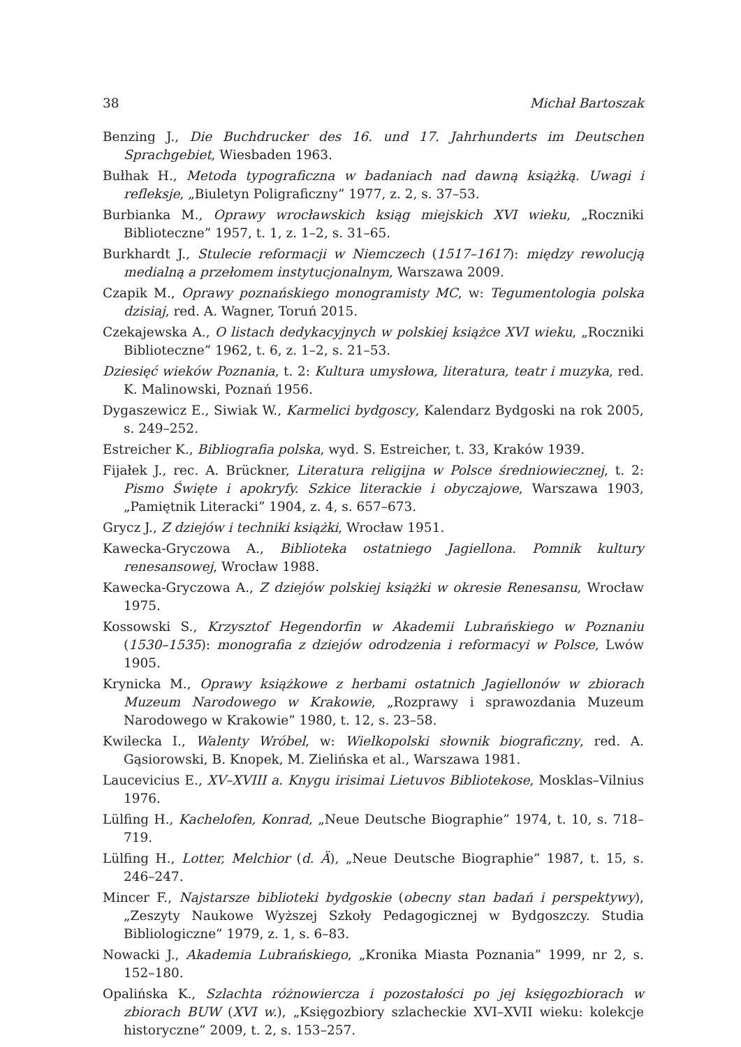38 Michał Bartoszak
Benzing J., Die Buchdrucker des 16. und 17. Jahrhunderts im Deutschen Sprachgebiet, Wiesbaden 1963.
Bułhak H., Metoda typograficzna w badaniach nad dawną książką. Uwagi i refleksje, „Biuletyn Poligraficzny” 1977, z. 2, s. 37–53.
Burbianka M., Oprawy wrocławskich ksiąg miejskich XVI wieku, „Roczniki Biblioteczne” 1957, t. 1, z. 1–2, s. 31–65.
Burkhardt J., Stulecie reformacji w Niemczech (1517–1617): między rewolucją medialną a przełomem instytucjonalnym, Warszawa 2009.
Czapik M., Oprawy poznańskiego monogramisty MC, w: Tegumentologia polska dzisiaj, red. A. Wagner, Toruń 2015.
Czekajewska A., O listach dedykacyjnych w polskiej książce XVI wieku, „Roczniki Biblioteczne” 1962, t. 6, z. 1–2, s. 21–53.
Dziesięć wieków Poznania, t. 2: Kultura umysłowa, literatura, teatr i muzyka, red. K. Malinowski, Poznań 1956.
Dygaszewicz E., Siwiak W., Karmelici bydgoscy, Kalendarz Bydgoski na rok 2005, s. 249–252.
Estreicher K., Bibliografia polska, wyd. S. Estreicher, t. 33, Kraków 1939.
Fijałek J., rec. A. Brückner, Literatura religijna w Polsce średniowiecznej, t. 2: Pismo Święte i apokryfy. Szkice literackie i obyczajowe, Warszawa 1903, „Pamiętnik Literacki” 1904, z. 4, s. 657–673.
Grycz J., Z dziejów i techniki książki, Wrocław 1951.
Kawecka-Gryczowa A., Biblioteka ostatniego Jagiellona. Pomnik kultury renesansowej, Wrocław 1988.
Kawecka-Gryczowa A., Z dziejów polskiej książki w okresie Renesansu, Wrocław 1975.
Kossowski S., Krzysztof Hegendorfin w Akademii Lubrańskiego w Poznaniu (1530–1535): monografia z dziejów odrodzenia i reformacyi w Polsce, Lwów 1905.
Krynicka M., Oprawy książkowe z herbami ostatnich Jagiellonów w zbiorach Muzeum Narodowego w Krakowie, „Rozprawy i sprawozdania Muzeum Narodowego w Krakowie” 1980, t. 12, s. 23–58.
Kwilecka I., Walenty Wróbel, w: Wielkopolski słownik biograficzny, red. A. Gąsiorowski, B. Knopek, M. Zielińska et al., Warszawa 1981.
Laucevicius E., XV–XVIII a. Knygu irisimai Lietuvos Bibliotekose, Mosklas–Vilnius 1976.
Lülfing H., Kachelofen, Konrad, „Neue Deutsche Biographie” 1974, t. 10, s. 718–719.
Lülfing H., Lotter, Melchior (d. Ä), „Neue Deutsche Biographie” 1987, t. 15, s. 246–247.
Mincer F., Najstarsze biblioteki bydgoskie (obecny stan badań i perspektywy), „Zeszyty Naukowe Wyższej Szkoły Pedagogicznej w Bydgoszczy. Studia Bibliologiczne” 1979, z. 1, s. 6–83.
Nowacki J., Akademia Lubrańskiego, „Kronika Miasta Poznania” 1999, nr 2, s. 152–180.
Opalińska K., Szlachta różnowiercza i pozostałości po jej księgozbiorach w zbiorach BUW (XVI w.), „Księgozbiory szlacheckie XVI–XVII wieku: kolekcje historyczne” 2009, t. 2, s. 153–257.